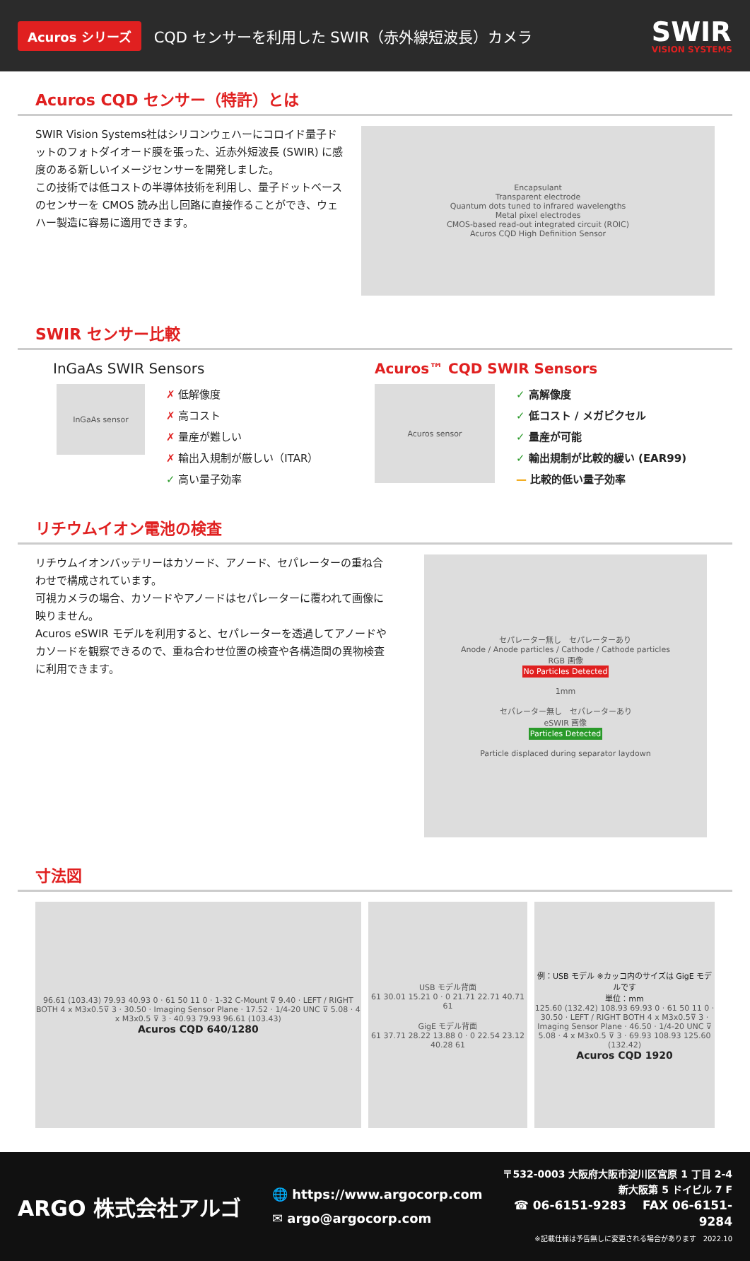Acuros シリーズ CQD センサーを利用した SWIR（赤外線短波長）カメラ
SWIR
VISION SYSTEMS
Acuros CQD センサー（特許）とは
SWIR Vision Systems社はシリコンウェハーにコロイド量子ドットのフォトダイオード膜を張った、近赤外短波長 (SWIR) に感度のある新しいイメージセンサーを開発しました。
この技術では低コストの半導体技術を利用し、量子ドットベースのセンサーを CMOS 読み出し回路に直接作ることができ、ウェハー製造に容易に適用できます。
Encapsulant
Transparent electrode
Quantum dots tuned to infrared wavelengths
Metal pixel electrodes
CMOS-based read-out integrated circuit (ROIC)
Acuros CQD High Definition Sensor
SWIR センサー比較
InGaAs SWIR Sensors
InGaAs sensor
✗ 低解像度
✗ 高コスト
✗ 量産が難しい
✗ 輸出入規制が厳しい（ITAR）
✓ 高い量子効率
Acuros™ CQD SWIR Sensors
Acuros sensor
✓ 高解像度
✓ 低コスト / メガピクセル
✓ 量産が可能
✓ 輸出規制が比較的緩い (EAR99)
— 比較的低い量子効率
リチウムイオン電池の検査
リチウムイオンバッテリーはカソード、アノード、セパレーターの重ね合わせで構成されています。
可視カメラの場合、カソードやアノードはセパレーターに覆われて画像に映りません。
Acuros eSWIR モデルを利用すると、セパレーターを透過してアノードやカソードを観察できるので、重ね合わせ位置の検査や各構造間の異物検査に利用できます。
セパレーター無し　セパレーターあり
Anode / Anode particles / Cathode / Cathode particles
RGB 画像
No Particles Detected
1mm
セパレーター無し　セパレーターあり
eSWIR 画像
Particles Detected
Particle displaced during separator laydown
寸法図
96.61 (103.43) 79.93 40.93 0 · 61 50 11 0 · 1-32 C-Mount ⊽ 9.40 · LEFT / RIGHT BOTH 4 x M3x0.5⊽ 3 · 30.50 · Imaging Sensor Plane · 17.52 · 1/4-20 UNC ⊽ 5.08 · 4 x M3x0.5 ⊽ 3 · 40.93 79.93 96.61 (103.43)
Acuros CQD 640/1280
USB モデル背面
61 30.01 15.21 0 · 0 21.71 22.71 40.71 61
GigE モデル背面
61 37.71 28.22 13.88 0 · 0 22.54 23.12 40.28 61
例：USB モデル ※カッコ内のサイズは GigE モデルです
単位：mm
125.60 (132.42) 108.93 69.93 0 · 61 50 11 0 · 30.50 · LEFT / RIGHT BOTH 4 x M3x0.5⊽ 3 · Imaging Sensor Plane · 46.50 · 1/4-20 UNC ⊽ 5.08 · 4 x M3x0.5 ⊽ 3 · 69.93 108.93 125.60 (132.42)
Acuros CQD 1920
ARGO 株式会社アルゴ
🌐 https://www.argocorp.com
✉ argo@argocorp.com
〒532-0003 大阪府大阪市淀川区宮原 1 丁目 2-4
新大阪第 5 ドイビル 7 F
☎ 06-6151-9283　 FAX 06-6151-9284
※記載仕様は予告無しに変更される場合があります　2022.10